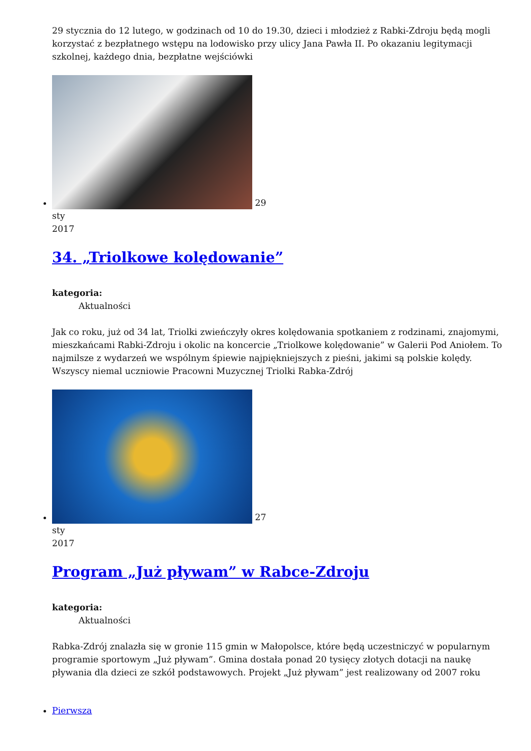29 stycznia do 12 lutego, w godzinach od 10 do 19.30, dzieci i młodzież z Rabki-Zdroju będą mogli korzystać z bezpłatnego wstępu na lodowisko przy ulicy Jana Pawła II. Po okazaniu legitymacji szkolnej, każdego dnia, bezpłatne wejściówki
29
sty
2017
34. „Triolkowe kolędowanie”
kategoria:
Aktualności
Jak co roku, już od 34 lat, Triolki zwieńczyły okres kolędowania spotkaniem z rodzinami, znajomymi, mieszkańcami Rabki-Zdroju i okolic na koncercie „Triolkowe kolędowanie” w Galerii Pod Aniołem. To najmilsze z wydarzeń we wspólnym śpiewie najpiękniejszych z pieśni, jakimi są polskie kolędy. Wszyscy niemal uczniowie Pracowni Muzycznej Triolki Rabka-Zdrój
27
sty
2017
Program „Już pływam” w Rabce-Zdroju
kategoria:
Aktualności
Rabka-Zdrój znalazła się w gronie 115 gmin w Małopolsce, które będą uczestniczyć w popularnym programie sportowym „Już pływam”. Gmina dostała ponad 20 tysięcy złotych dotacji na naukę pływania dla dzieci ze szkół podstawowych. Projekt „Już pływam” jest realizowany od 2007 roku
Pierwsza